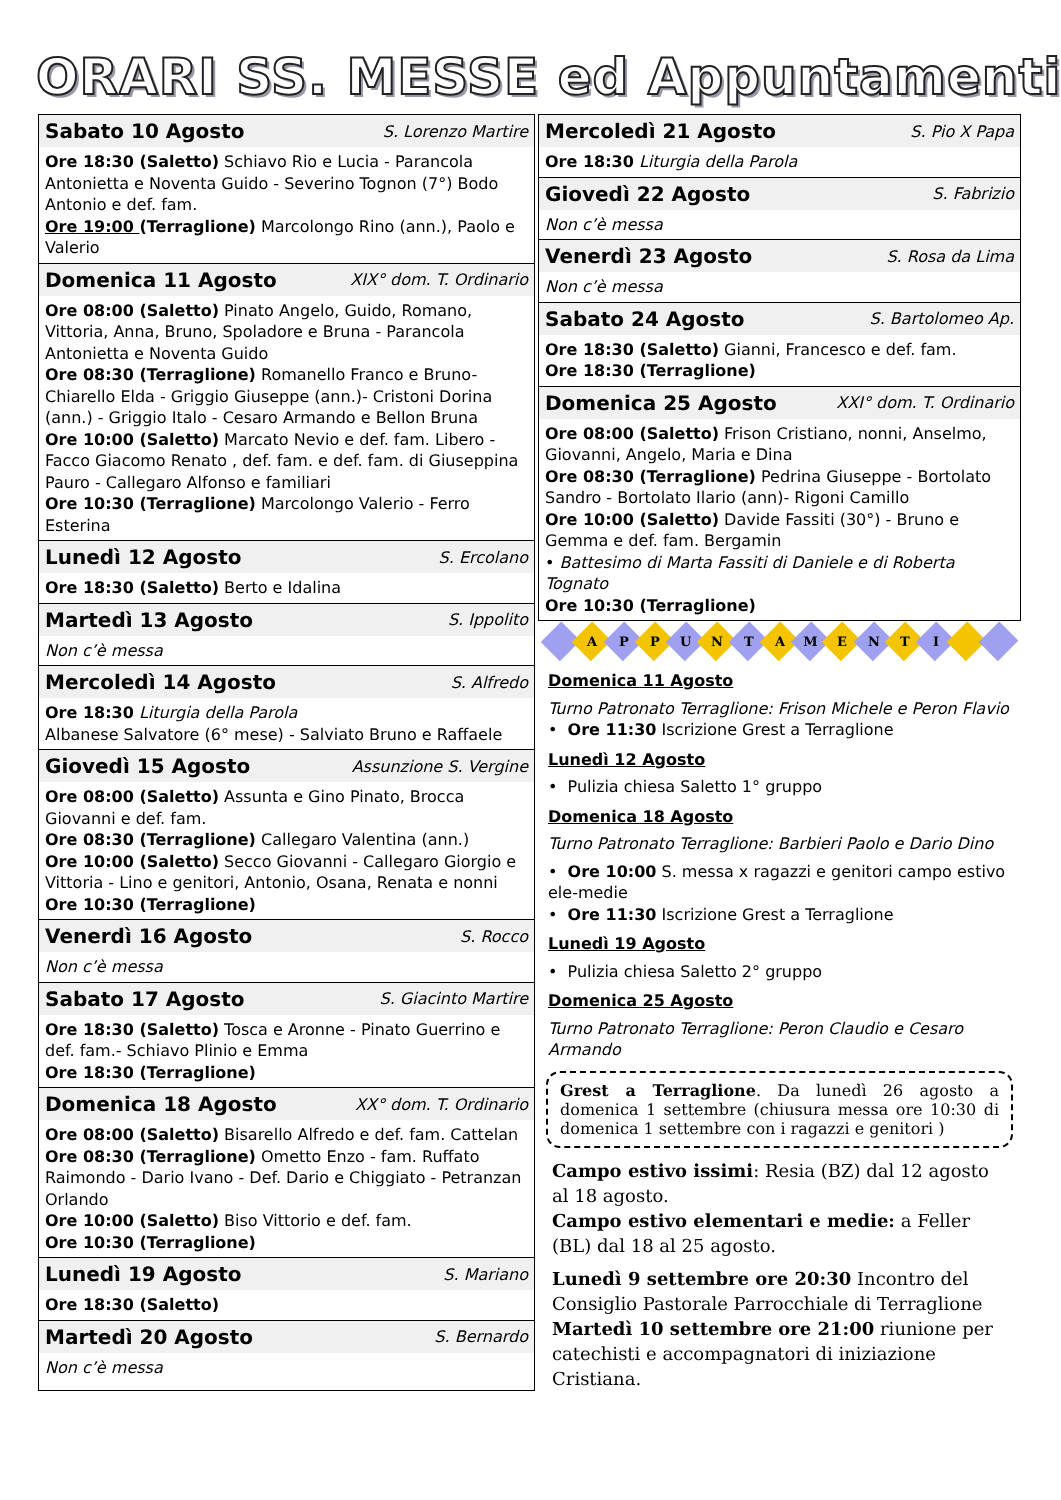ORARI SS. MESSE ed Appuntamenti
Sabato 10 Agosto S. Lorenzo Martire
Ore 18:30 (Saletto) Schiavo Rio e Lucia - Parancola Antonietta e Noventa Guido - Severino Tognon (7°) Bodo Antonio e def. fam.
Ore 19:00 (Terraglione) Marcolongo Rino (ann.), Paolo e Valerio
Domenica 11 Agosto XIX° dom. T. Ordinario
Ore 08:00 (Saletto) Pinato Angelo, Guido, Romano, Vittoria, Anna, Bruno, Spoladore e Bruna - Parancola Antonietta e Noventa Guido
Ore 08:30 (Terraglione) Romanello Franco e Bruno- Chiarello Elda - Griggio Giuseppe (ann.)- Cristoni Dorina (ann.) - Griggio Italo - Cesaro Armando e Bellon Bruna
Ore 10:00 (Saletto) Marcato Nevio e def. fam. Libero - Facco Giacomo Renato , def. fam. e def. fam. di Giuseppina Pauro - Callegaro Alfonso e familiari
Ore 10:30 (Terraglione) Marcolongo Valerio - Ferro Esterina
Lunedì 12 Agosto S. Ercolano
Ore 18:30 (Saletto) Berto e Idalina
Martedì 13 Agosto S. Ippolito
Non c’è messa
Mercoledì 14 Agosto S. Alfredo
Ore 18:30 Liturgia della Parola
Albanese Salvatore (6° mese) - Salviato Bruno e Raffaele
Giovedì 15 Agosto Assunzione S. Vergine
Ore 08:00 (Saletto) Assunta e Gino Pinato, Brocca Giovanni e def. fam.
Ore 08:30 (Terraglione) Callegaro Valentina (ann.)
Ore 10:00 (Saletto) Secco Giovanni - Callegaro Giorgio e Vittoria - Lino e genitori, Antonio, Osana, Renata e nonni
Ore 10:30 (Terraglione)
Venerdì 16 Agosto S. Rocco
Non c’è messa
Sabato 17 Agosto S. Giacinto Martire
Ore 18:30 (Saletto) Tosca e Aronne - Pinato Guerrino e def. fam.- Schiavo Plinio e Emma
Ore 18:30 (Terraglione)
Domenica 18 Agosto XX° dom. T. Ordinario
Ore 08:00 (Saletto) Bisarello Alfredo e def. fam. Cattelan
Ore 08:30 (Terraglione) Ometto Enzo - fam. Ruffato Raimondo - Dario Ivano - Def. Dario e Chiggiato - Petranzan Orlando
Ore 10:00 (Saletto) Biso Vittorio e def. fam.
Ore 10:30 (Terraglione)
Lunedì 19 Agosto S. Mariano
Ore 18:30 (Saletto)
Martedì 20 Agosto S. Bernardo
Non c’è messa
Mercoledì 21 Agosto S. Pio X Papa
Ore 18:30 Liturgia della Parola
Giovedì 22 Agosto S. Fabrizio
Non c’è messa
Venerdì 23 Agosto S. Rosa da Lima
Non c’è messa
Sabato 24 Agosto S. Bartolomeo Ap.
Ore 18:30 (Saletto) Gianni, Francesco e def. fam.
Ore 18:30 (Terraglione)
Domenica 25 Agosto XXI° dom. T. Ordinario
Ore 08:00 (Saletto) Frison Cristiano, nonni, Anselmo, Giovanni, Angelo, Maria e Dina
Ore 08:30 (Terraglione) Pedrina Giuseppe - Bortolato Sandro - Bortolato Ilario (ann)- Rigoni Camillo
Ore 10:00 (Saletto) Davide Fassiti (30°) - Bruno e Gemma e def. fam. Bergamin
• Battesimo di Marta Fassiti di Daniele e di Roberta Tognato
Ore 10:30 (Terraglione)
A P P U N T A M E N T I
Domenica 11 Agosto
Turno Patronato Terraglione: Frison Michele e Peron Flavio
• Ore 11:30 Iscrizione Grest a Terraglione
Lunedì 12 Agosto
• Pulizia chiesa Saletto 1° gruppo
Domenica 18 Agosto
Turno Patronato Terraglione: Barbieri Paolo e Dario Dino
• Ore 10:00 S. messa x ragazzi e genitori campo estivo ele-medie
• Ore 11:30 Iscrizione Grest a Terraglione
Lunedì 19 Agosto
• Pulizia chiesa Saletto 2° gruppo
Domenica 25 Agosto
Turno Patronato Terraglione: Peron Claudio e Cesaro Armando
Grest a Terraglione. Da lunedì 26 agosto a domenica 1 settembre (chiusura messa ore 10:30 di domenica 1 settembre con i ragazzi e genitori )
Campo estivo issimi: Resia (BZ) dal 12 agosto al 18 agosto.
Campo estivo elementari e medie: a Feller (BL) dal 18 al 25 agosto.
Lunedì 9 settembre ore 20:30 Incontro del Consiglio Pastorale Parrocchiale di Terraglione
Martedì 10 settembre ore 21:00 riunione per catechisti e accompagnatori di iniziazione Cristiana.